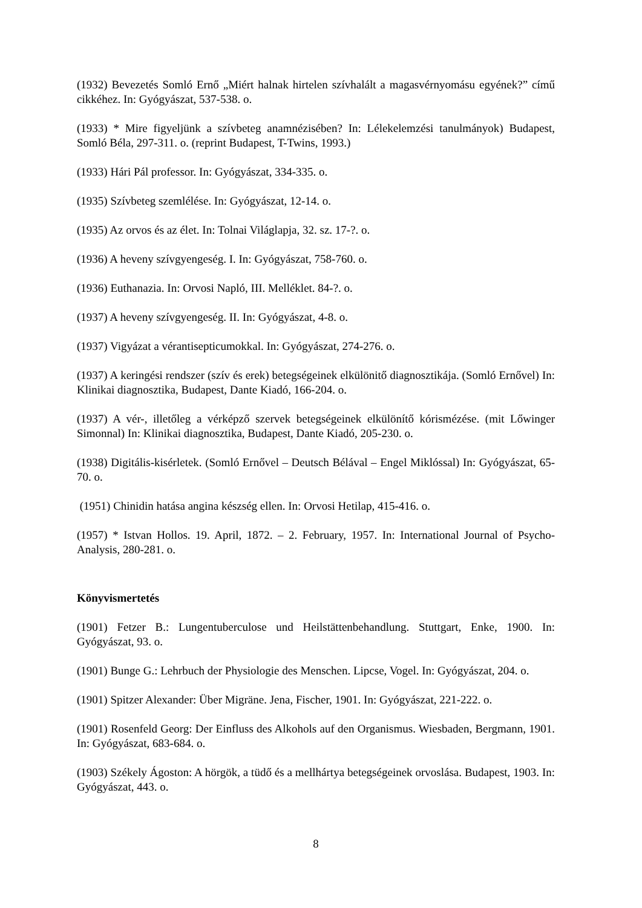(1932) Bevezetés Somló Ernő „Miért halnak hirtelen szívhalált a magasvérnyomásu egyének?” című cikkéhez. In: Gyógyászat, 537-538. o.
(1933) * Mire figyeljünk a szívbeteg anamnézisében? In: Lélekelemzési tanulmányok) Budapest, Somló Béla, 297-311. o. (reprint Budapest, T-Twins, 1993.)
(1933) Hári Pál professor. In: Gyógyászat, 334-335. o.
(1935) Szívbeteg szemlélése. In: Gyógyászat, 12-14. o.
(1935) Az orvos és az élet. In: Tolnai Világlapja, 32. sz. 17-?. o.
(1936) A heveny szívgyengeség. I. In: Gyógyászat, 758-760. o.
(1936) Euthanazia. In: Orvosi Napló, III. Melléklet. 84-?. o.
(1937) A heveny szívgyengeség. II. In: Gyógyászat, 4-8. o.
(1937) Vigyázat a vérantisepticumokkal. In: Gyógyászat, 274-276. o.
(1937) A keringési rendszer (szív és erek) betegségeinek elkülönitő diagnosztikája. (Somló Ernővel) In: Klinikai diagnosztika, Budapest, Dante Kiadó, 166-204. o.
(1937) A vér-, illetőleg a vérképző szervek betegségeinek elkülönítő kórismézése. (mit Lőwinger Simonnal) In: Klinikai diagnosztika, Budapest, Dante Kiadó, 205-230. o.
(1938) Digitális-kisérletek. (Somló Ernővel – Deutsch Bélával – Engel Miklóssal) In: Gyógyászat, 65-70. o.
(1951) Chinidin hatása angina készség ellen. In: Orvosi Hetilap, 415-416. o.
(1957) * Istvan Hollos. 19. April, 1872. – 2. February, 1957. In: International Journal of Psycho-Analysis, 280-281. o.
Könyvismertetés
(1901) Fetzer B.: Lungentuberculose und Heilstättenbehandlung. Stuttgart, Enke, 1900. In: Gyógyászat, 93. o.
(1901) Bunge G.: Lehrbuch der Physiologie des Menschen. Lipcse, Vogel. In: Gyógyászat, 204. o.
(1901) Spitzer Alexander: Über Migräne. Jena, Fischer, 1901. In: Gyógyászat, 221-222. o.
(1901) Rosenfeld Georg: Der Einfluss des Alkohols auf den Organismus. Wiesbaden, Bergmann, 1901. In: Gyógyászat, 683-684. o.
(1903) Székely Ágoston: A hörgök, a tüdő és a mellhártya betegségeinek orvoslása. Budapest, 1903. In: Gyógyászat, 443. o.
8